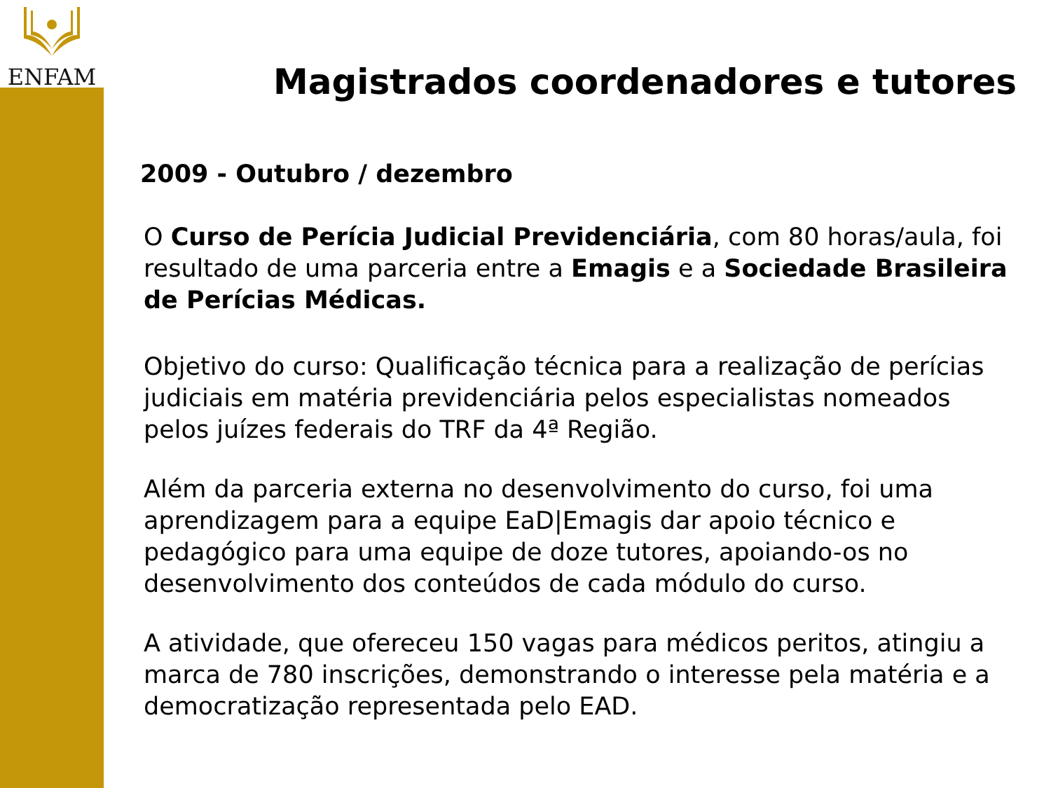ENFAM
Magistrados coordenadores e tutores
2009 - Outubro / dezembro
O Curso de Perícia Judicial Previdenciária, com 80 horas/aula, foi resultado de uma parceria entre a Emagis e a Sociedade Brasileira de Perícias Médicas.
Objetivo do curso: Qualificação técnica para a realização de perícias judiciais em matéria previdenciária pelos especialistas nomeados pelos juízes federais do TRF da 4ª Região.
Além da parceria externa no desenvolvimento do curso, foi uma aprendizagem para a equipe EaD|Emagis dar apoio técnico e pedagógico para uma equipe de doze tutores, apoiando-os no desenvolvimento dos conteúdos de cada módulo do curso.
A atividade, que ofereceu 150 vagas para médicos peritos, atingiu a marca de 780 inscrições, demonstrando o interesse pela matéria e a democratização representada pelo EAD.